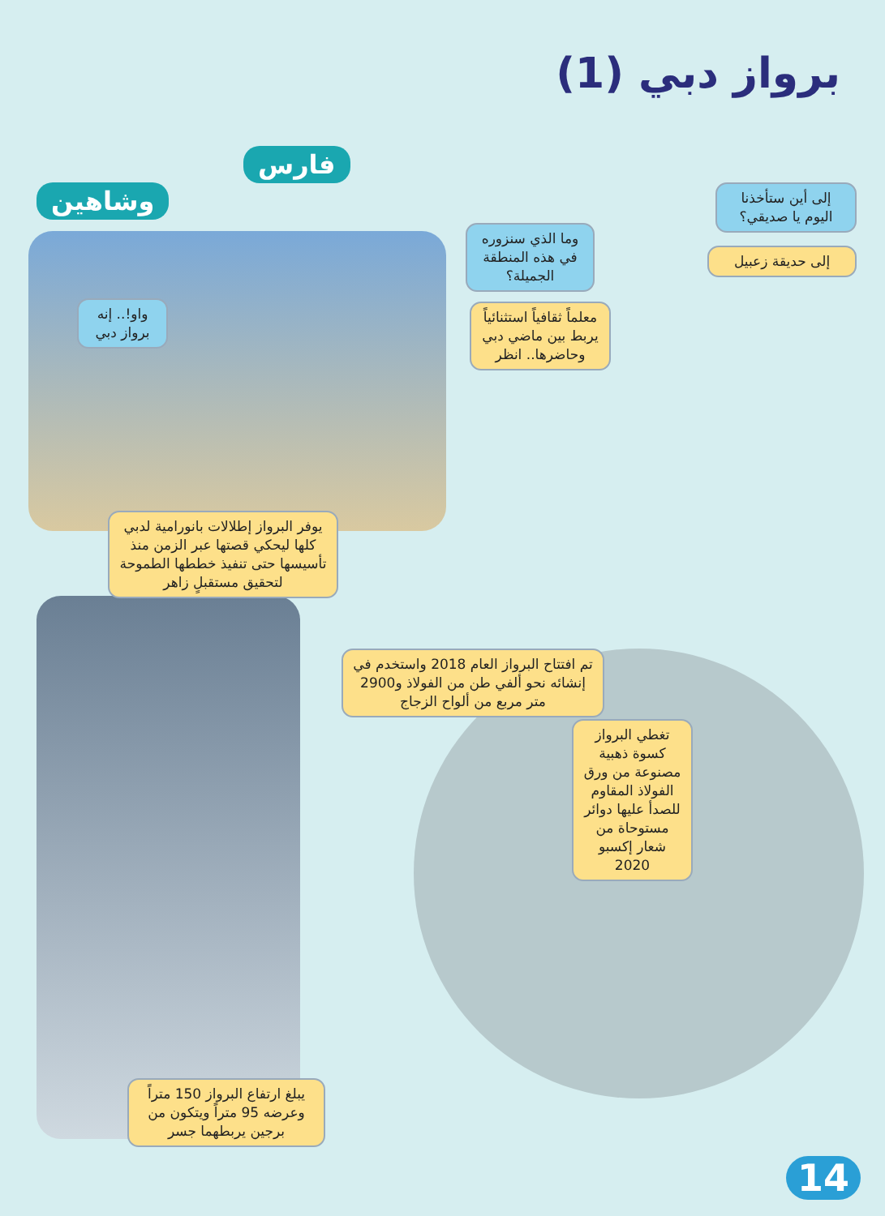برواز دبي (1)
فارس
وشاهين
إلى أين ستأخذنا اليوم يا صديقي؟
إلى حديقة زعبيل
وما الذي سنزوره في هذه المنطقة الجميلة؟
معلماً ثقافياً استثنائياً يربط بين ماضي دبي وحاضرها.. انظر
واو!.. إنه برواز دبي
يوفر البرواز إطلالات بانورامية لدبي كلها ليحكي قصتها عبر الزمن منذ تأسيسها حتى تنفيذ خططها الطموحة لتحقيق مستقبلٍ زاهر
تم افتتاح البرواز العام 2018 واستخدم في إنشائه نحو ألفي طن من الفولاذ و2900 متر مربع من ألواح الزجاج
تغطي البرواز كسوة ذهبية مصنوعة من ورق الفولاذ المقاوم للصدأ عليها دوائر مستوحاة من شعار إكسبو 2020
يبلغ ارتفاع البرواز 150 متراً وعرضه 95 متراً ويتكون من برجين يربطهما جسر
14